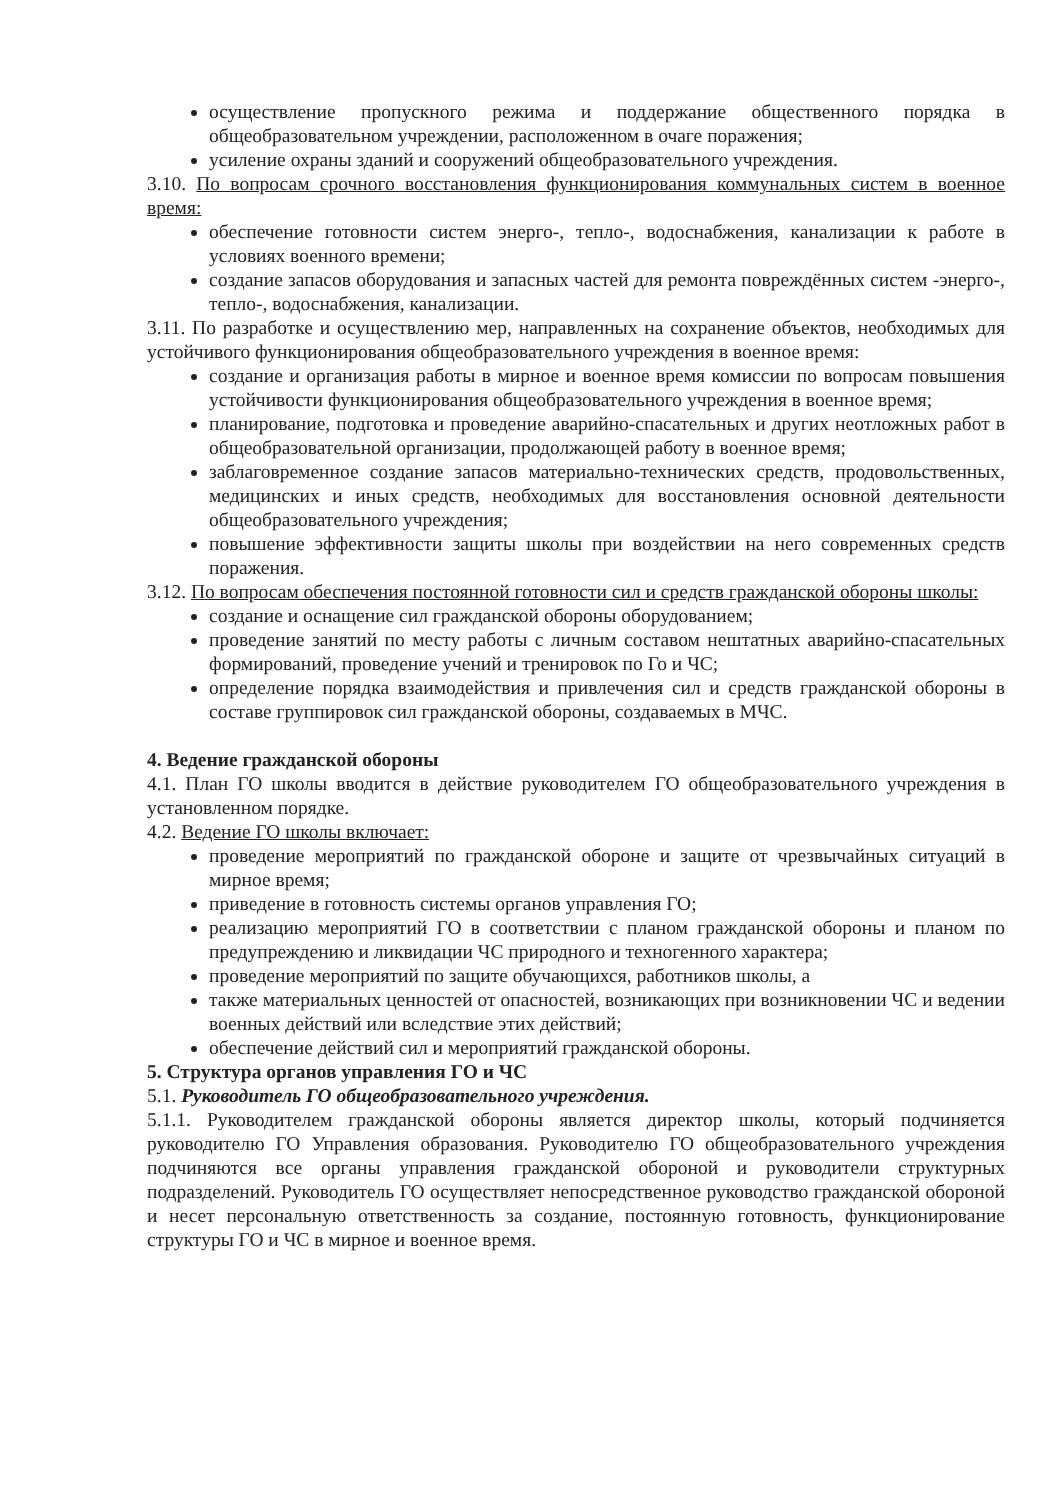осуществление пропускного режима и поддержание общественного порядка в общеобразовательном учреждении, расположенном в очаге поражения;
усиление охраны зданий и сооружений общеобразовательного учреждения.
3.10. По вопросам срочного восстановления функционирования коммунальных систем в военное время:
обеспечение готовности систем энерго-, тепло-, водоснабжения, канализации к работе в условиях военного времени;
создание запасов оборудования и запасных частей для ремонта повреждённых систем -энерго-, тепло-, водоснабжения, канализации.
3.11. По разработке и осуществлению мер, направленных на сохранение объектов, необходимых для устойчивого функционирования общеобразовательного учреждения в военное время:
создание и организация работы в мирное и военное время комиссии по вопросам повышения устойчивости функционирования общеобразовательного учреждения в военное время;
планирование, подготовка и проведение аварийно-спасательных и других неотложных работ в общеобразовательной организации, продолжающей работу в военное время;
заблаговременное создание запасов материально-технических средств, продовольственных, медицинских и иных средств, необходимых для восстановления основной деятельности общеобразовательного учреждения;
повышение эффективности защиты школы при воздействии на него современных средств поражения.
3.12. По вопросам обеспечения постоянной готовности сил и средств гражданской обороны школы:
создание и оснащение сил гражданской обороны оборудованием;
проведение занятий по месту работы с личным составом нештатных аварийно-спасательных формирований, проведение учений и тренировок по Го и ЧС;
определение порядка взаимодействия и привлечения сил и средств гражданской обороны в составе группировок сил гражданской обороны, создаваемых в МЧС.
4. Ведение гражданской обороны
4.1. План ГО школы вводится в действие руководителем ГО общеобразовательного учреждения в установленном порядке.
4.2. Ведение ГО школы включает:
проведение мероприятий по гражданской обороне и защите от чрезвычайных ситуаций в мирное время;
приведение в готовность системы органов управления ГО;
реализацию мероприятий ГО в соответствии с планом гражданской обороны и планом по предупреждению и ликвидации ЧС природного и техногенного характера;
проведение мероприятий по защите обучающихся, работников школы, а
также материальных ценностей от опасностей, возникающих при возникновении ЧС и ведении военных действий или вследствие этих действий;
обеспечение действий сил и мероприятий гражданской обороны.
5. Структура органов управления ГО и ЧС
5.1. Руководитель ГО общеобразовательного учреждения.
5.1.1. Руководителем гражданской обороны является директор школы, который подчиняется руководителю ГО Управления образования. Руководителю ГО общеобразовательного учреждения подчиняются все органы управления гражданской обороной и руководители структурных подразделений. Руководитель ГО осуществляет непосредственное руководство гражданской обороной и несет персональную ответственность за создание, постоянную готовность, функционирование структуры ГО и ЧС в мирное и военное время.